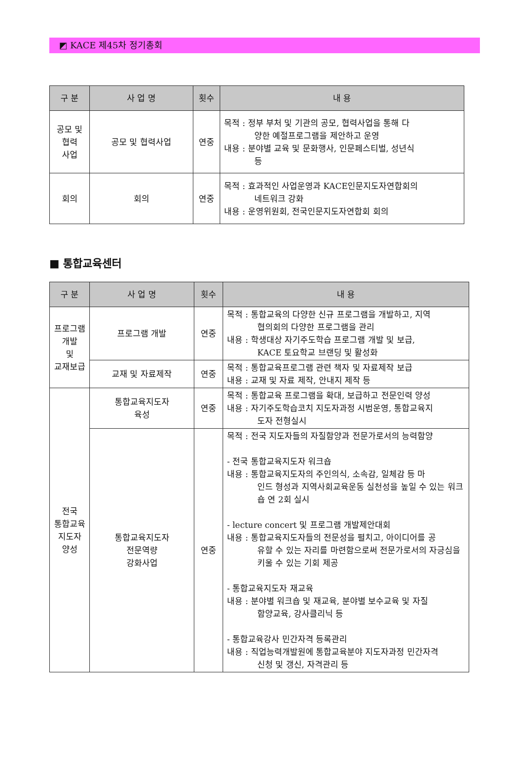◩ KACE 제45차 정기총회
| 구 분 | 사 업 명 | 횟수 | 내 용 |
| --- | --- | --- | --- |
| 공모 및 협력 사업 | 공모 및 협력사업 | 연중 | 목적 : 정부 부처 및 기관의 공모, 협력사업을 통해 다 양한 예절프로그램을 제안하고 운영 내용 : 분야별 교육 및 문화행사, 인문페스티벌, 성년식 등 |
| 회의 | 회의 | 연중 | 목적 : 효과적인 사업운영과 KACE인문지도자연합회의 네트워크 강화 내용 : 운영위원회, 전국인문지도자연합회 회의 |
■ 통합교육센터
| 구 분 | 사 업 명 | 횟수 | 내 용 |
| --- | --- | --- | --- |
| 프로그램 개발 및 교재보급 | 프로그램 개발 | 연중 | 목적 : 통합교육의 다양한 신규 프로그램을 개발하고, 지역 협의회의 다양한 프로그램을 관리 내용 : 학생대상 자기주도학습 프로그램 개발 및 보급, KACE 토요학교 브랜딩 및 활성화 |
| | 교재 및 자료제작 | 연중 | 목적 : 통합교육프로그램 관련 책자 및 자료제작 보급 내용 : 교재 및 자료 제작, 안내지 제작 등 |
| 전국 통합교육 지도자 양성 | 통합교육지도자 육성 | 연중 | 목적 : 통합교육 프로그램을 확대, 보급하고 전문인력 양성 내용 : 자기주도학습코치 지도자과정 시범운영, 통합교육지 도자 전형실시 |
| | 통합교육지도자 전문역량 강화사업 | 연중 | 목적 : 전국 지도자들의 자질함양과 전문가로서의 능력함양 - 전국 통합교육지도자 워크숍 내용 : 통합교육지도자의 주인의식, 소속감, 일체감 등 마 인드 형성과 지역사회교육운동 실천성을 높일 수 있는 워크숍 연 2회 실시 - lecture concert 및 프로그램 개발제안대회 내용 : 통합교육지도자들의 전문성을 펼치고, 아이디어를 공 유할 수 있는 자리를 마련함으로써 전문가로서의 자긍심을 키울 수 있는 기회 제공 - 통합교육지도자 재교육 내용 : 분야별 워크숍 및 재교육, 분야별 보수교육 및 자질 함양교육, 강사클리닉 등 - 통합교육강사 민간자격 등록관리 내용 : 직업능력개발원에 통합교육분야 지도자과정 민간자격 신청 및 갱신, 자격관리 등 |